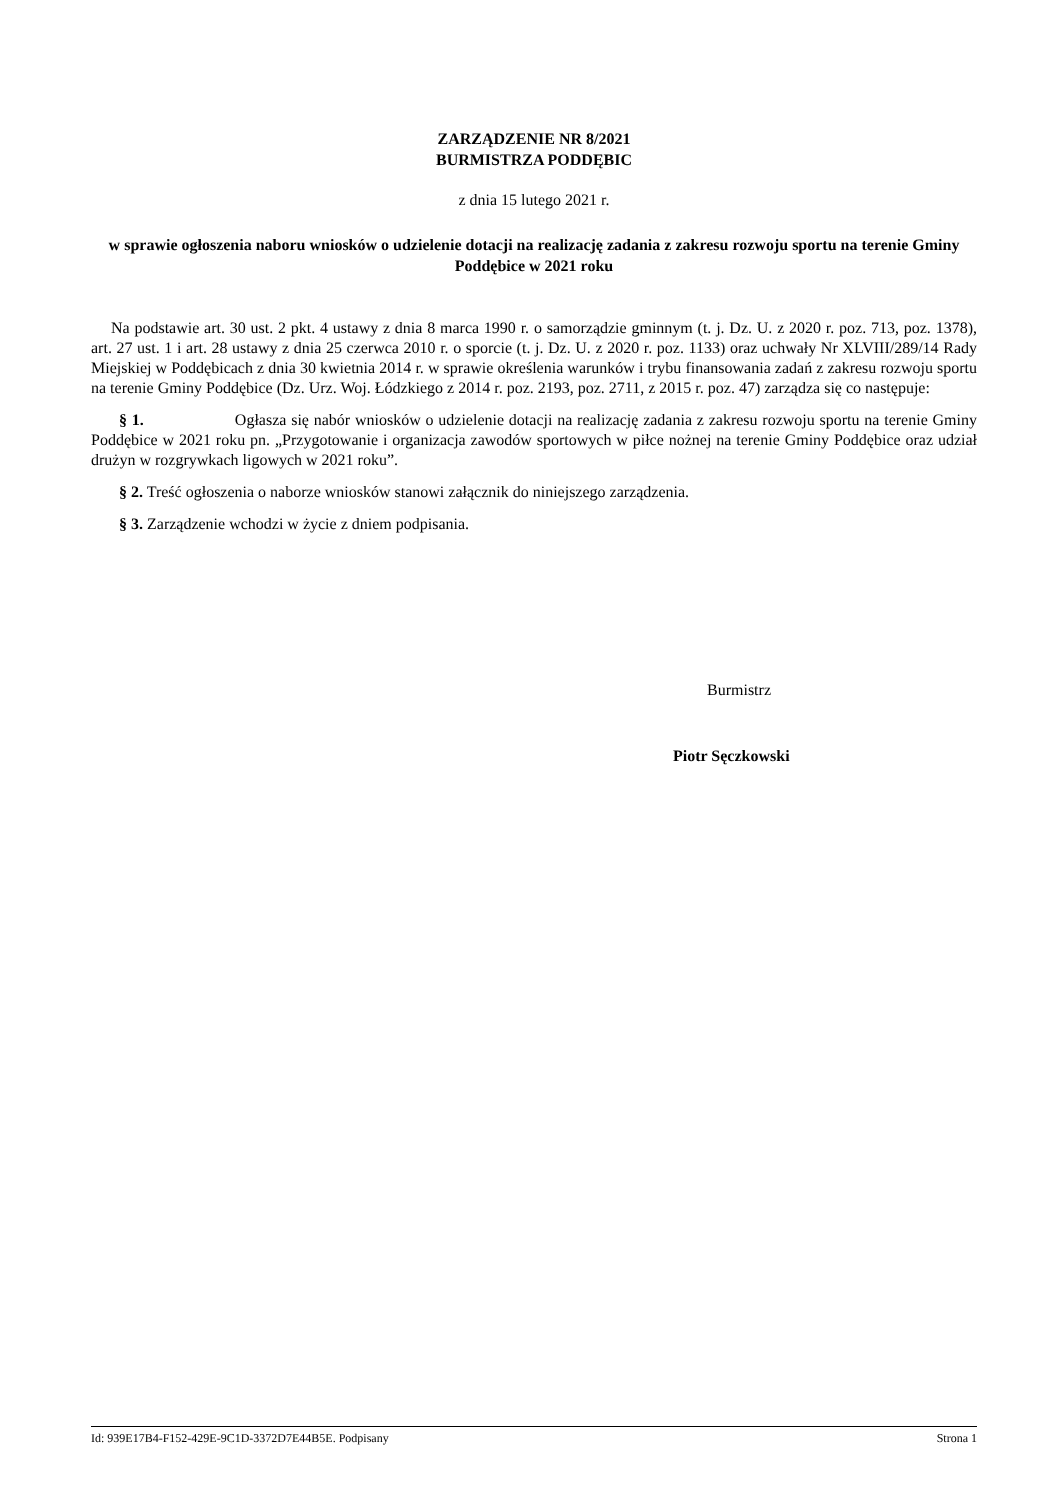ZARZĄDZENIE NR 8/2021
BURMISTRZA PODDĘBIC
z dnia 15 lutego 2021 r.
w sprawie ogłoszenia naboru wniosków o udzielenie dotacji na realizację zadania z zakresu rozwoju sportu na terenie Gminy Poddębice w 2021 roku
Na podstawie art. 30 ust. 2 pkt. 4 ustawy z dnia 8 marca 1990 r. o samorządzie gminnym (t. j. Dz. U. z 2020 r. poz. 713, poz. 1378), art. 27 ust. 1 i art. 28 ustawy z dnia 25 czerwca 2010 r. o sporcie (t. j. Dz. U. z 2020 r. poz. 1133) oraz uchwały Nr XLVIII/289/14 Rady Miejskiej w Poddębicach z dnia 30 kwietnia 2014 r. w sprawie określenia warunków i trybu finansowania zadań z zakresu rozwoju sportu na terenie Gminy Poddębice (Dz. Urz. Woj. Łódzkiego z 2014 r. poz. 2193, poz. 2711, z 2015 r. poz. 47) zarządza się co następuje:
§ 1. Ogłasza się nabór wniosków o udzielenie dotacji na realizację zadania z zakresu rozwoju sportu na terenie Gminy Poddębice w 2021 roku pn. „Przygotowanie i organizacja zawodów sportowych w piłce nożnej na terenie Gminy Poddębice oraz udział drużyn w rozgrywkach ligowych w 2021 roku”.
§ 2. Treść ogłoszenia o naborze wniosków stanowi załącznik do niniejszego zarządzenia.
§ 3. Zarządzenie wchodzi w życie z dniem podpisania.
Burmistrz
Piotr Sęczkowski
Id: 939E17B4-F152-429E-9C1D-3372D7E44B5E. Podpisany Strona 1